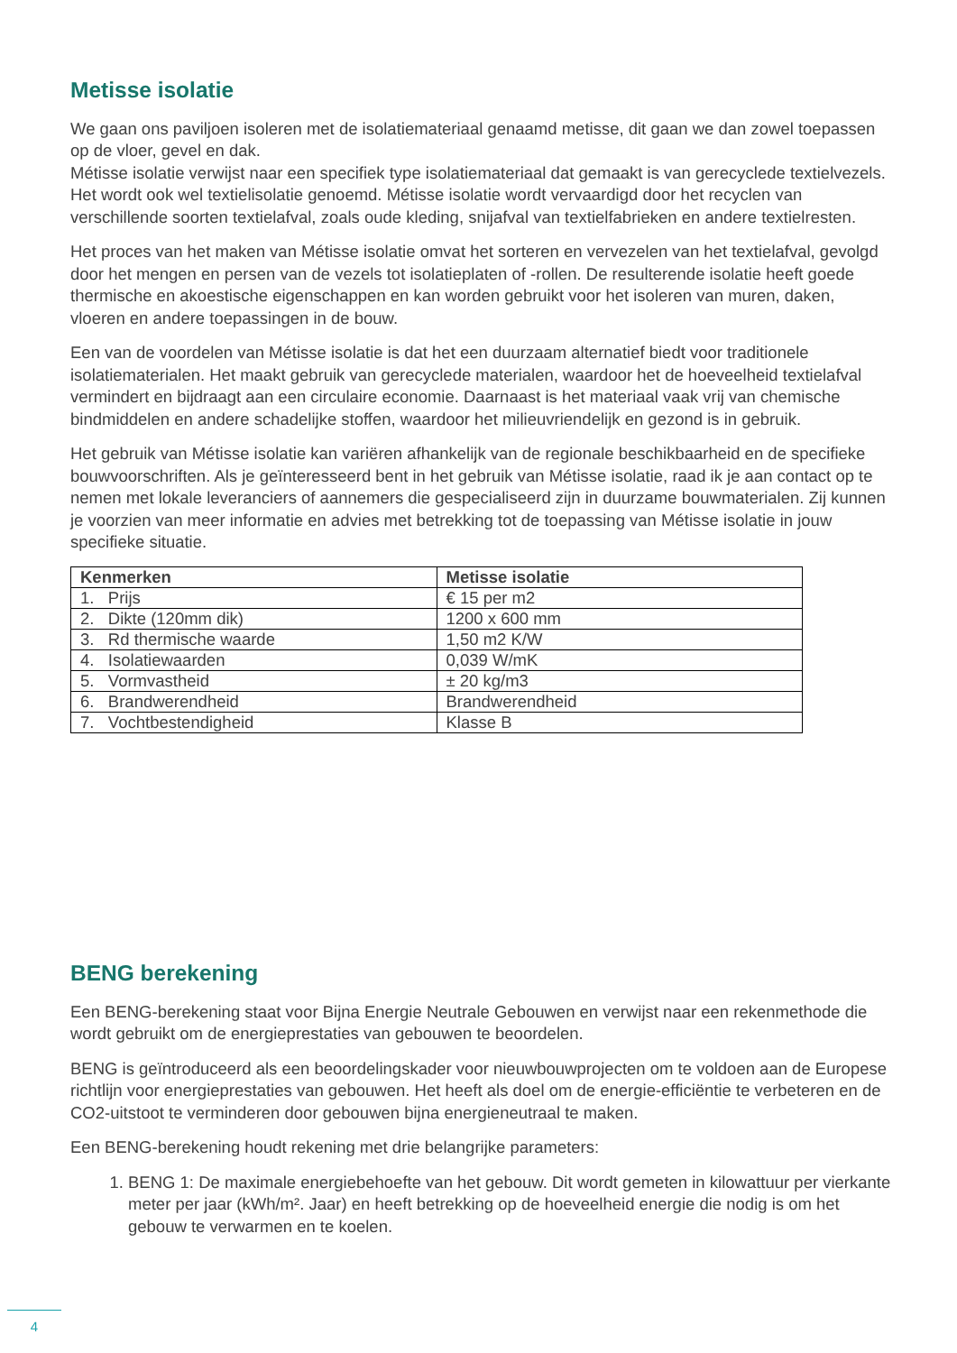Metisse isolatie
We gaan ons paviljoen isoleren met de isolatiemateriaal genaamd metisse, dit gaan we dan zowel toepassen op de vloer, gevel en dak.
Métisse isolatie verwijst naar een specifiek type isolatiemateriaal dat gemaakt is van gerecyclede textielvezels. Het wordt ook wel textielisolatie genoemd. Métisse isolatie wordt vervaardigd door het recyclen van verschillende soorten textielafval, zoals oude kleding, snijafval van textielfabrieken en andere textielresten.
Het proces van het maken van Métisse isolatie omvat het sorteren en vervezelen van het textielafval, gevolgd door het mengen en persen van de vezels tot isolatieplaten of -rollen. De resulterende isolatie heeft goede thermische en akoestische eigenschappen en kan worden gebruikt voor het isoleren van muren, daken, vloeren en andere toepassingen in de bouw.
Een van de voordelen van Métisse isolatie is dat het een duurzaam alternatief biedt voor traditionele isolatiematerialen. Het maakt gebruik van gerecyclede materialen, waardoor het de hoeveelheid textielafval vermindert en bijdraagt aan een circulaire economie. Daarnaast is het materiaal vaak vrij van chemische bindmiddelen en andere schadelijke stoffen, waardoor het milieuvriendelijk en gezond is in gebruik.
Het gebruik van Métisse isolatie kan variëren afhankelijk van de regionale beschikbaarheid en de specifieke bouwvoorschriften. Als je geïnteresseerd bent in het gebruik van Métisse isolatie, raad ik je aan contact op te nemen met lokale leveranciers of aannemers die gespecialiseerd zijn in duurzame bouwmaterialen. Zij kunnen je voorzien van meer informatie en advies met betrekking tot de toepassing van Métisse isolatie in jouw specifieke situatie.
| Kenmerken | Metisse isolatie |
| --- | --- |
| 1. Prijs | € 15 per m2 |
| 2. Dikte (120mm dik) | 1200 x 600 mm |
| 3. Rd thermische waarde | 1,50 m2 K/W |
| 4. Isolatiewaarden | 0,039 W/mK |
| 5. Vormvastheid | ± 20 kg/m3 |
| 6. Brandwerendheid | Brandwerendheid |
| 7. Vochtbestendigheid | Klasse B |
BENG berekening
Een BENG-berekening staat voor Bijna Energie Neutrale Gebouwen en verwijst naar een rekenmethode die wordt gebruikt om de energieprestaties van gebouwen te beoordelen.
BENG is geïntroduceerd als een beoordelingskader voor nieuwbouwprojecten om te voldoen aan de Europese richtlijn voor energieprestaties van gebouwen. Het heeft als doel om de energie-efficiëntie te verbeteren en de CO2-uitstoot te verminderen door gebouwen bijna energieneutraal te maken.
Een BENG-berekening houdt rekening met drie belangrijke parameters:
1. BENG 1: De maximale energiebehoefte van het gebouw. Dit wordt gemeten in kilowattuur per vierkante meter per jaar (kWh/m². Jaar) en heeft betrekking op de hoeveelheid energie die nodig is om het gebouw te verwarmen en te koelen.
4